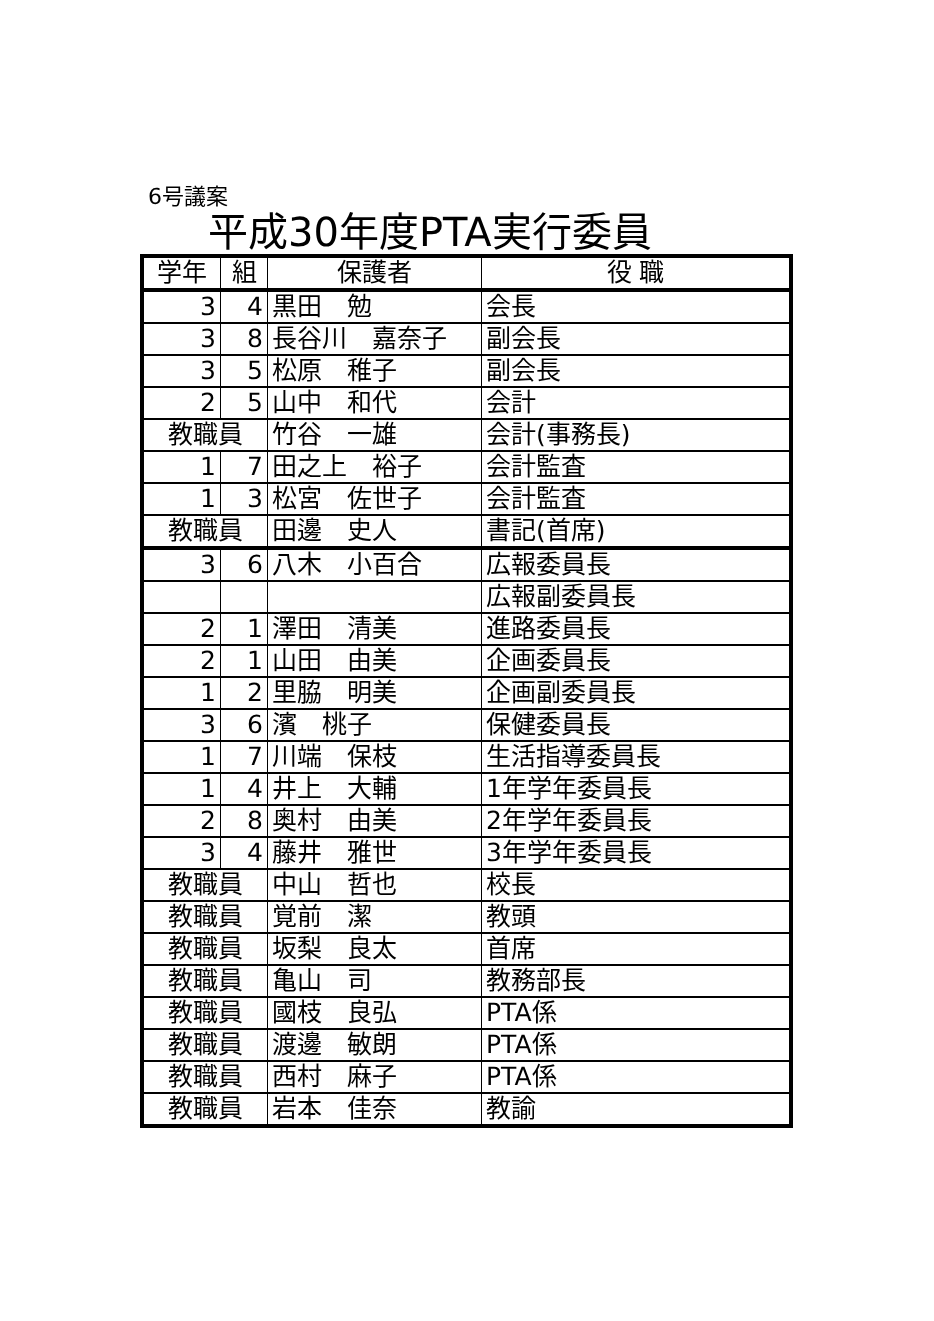6号議案
平成30年度PTA実行委員
| 学年 | 組 | 保護者 | 役 職 |
| --- | --- | --- | --- |
| 3 | 4 | 黒田 勉 | 会長 |
| 3 | 8 | 長谷川 嘉奈子 | 副会長 |
| 3 | 5 | 松原 稚子 | 副会長 |
| 2 | 5 | 山中 和代 | 会計 |
| 教職員 | | 竹谷 一雄 | 会計(事務長) |
| 1 | 7 | 田之上 裕子 | 会計監査 |
| 1 | 3 | 松宮 佐世子 | 会計監査 |
| 教職員 | | 田邊 史人 | 書記(首席) |
| 3 | 6 | 八木 小百合 | 広報委員長 |
| | | | 広報副委員長 |
| 2 | 1 | 澤田 清美 | 進路委員長 |
| 2 | 1 | 山田 由美 | 企画委員長 |
| 1 | 2 | 里脇 明美 | 企画副委員長 |
| 3 | 6 | 濱 桃子 | 保健委員長 |
| 1 | 7 | 川端 保枝 | 生活指導委員長 |
| 1 | 4 | 井上 大輔 | 1年学年委員長 |
| 2 | 8 | 奥村 由美 | 2年学年委員長 |
| 3 | 4 | 藤井 雅世 | 3年学年委員長 |
| 教職員 | | 中山 哲也 | 校長 |
| 教職員 | | 覚前 潔 | 教頭 |
| 教職員 | | 坂梨 良太 | 首席 |
| 教職員 | | 亀山 司 | 教務部長 |
| 教職員 | | 國枝 良弘 | PTA係 |
| 教職員 | | 渡邊 敏朗 | PTA係 |
| 教職員 | | 西村 麻子 | PTA係 |
| 教職員 | | 岩本 佳奈 | 教諭 |